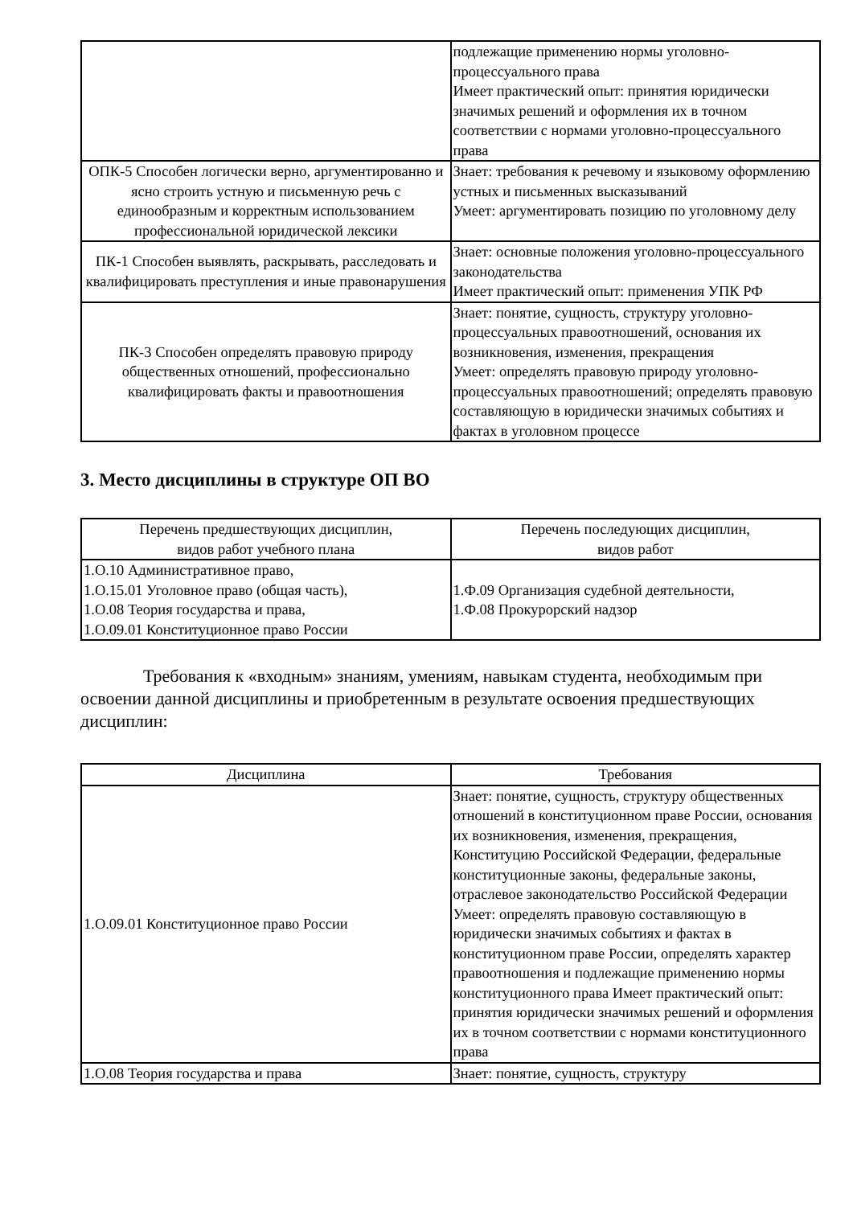| | подлежащие применению нормы уголовно-процессуального права Имеет практический опыт: принятия юридически значимых решений и оформления их в точном соответствии с нормами уголовно-процессуального права |
| ОПК-5 Способен логически верно, аргументированно и ясно строить устную и письменную речь с единообразным и корректным использованием профессиональной юридической лексики | Знает: требования к речевому и языковому оформлению устных и письменных высказываний Умеет: аргументировать позицию по уголовному делу |
| ПК-1 Способен выявлять, раскрывать, расследовать и квалифицировать преступления и иные правонарушения | Знает: основные положения уголовно-процессуального законодательства Имеет практический опыт: применения УПК РФ |
| ПК-3 Способен определять правовую природу общественных отношений, профессионально квалифицировать факты и правоотношения | Знает: понятие, сущность, структуру уголовно-процессуальных правоотношений, основания их возникновения, изменения, прекращения Умеет: определять правовую природу уголовно-процессуальных правоотношений; определять правовую составляющую в юридически значимых событиях и фактах в уголовном процессе |
3. Место дисциплины в структуре ОП ВО
| Перечень предшествующих дисциплин, видов работ учебного плана | Перечень последующих дисциплин, видов работ |
| --- | --- |
| 1.О.10 Административное право, 1.О.15.01 Уголовное право (общая часть), 1.О.08 Теория государства и права, 1.О.09.01 Конституционное право России | 1.Ф.09 Организация судебной деятельности, 1.Ф.08 Прокурорский надзор |
Требования к «входным» знаниям, умениям, навыкам студента, необходимым при освоении данной дисциплины и приобретенным в результате освоения предшествующих дисциплин:
| Дисциплина | Требования |
| --- | --- |
| 1.О.09.01 Конституционное право России | Знает: понятие, сущность, структуру общественных отношений в конституционном праве России, основания их возникновения, изменения, прекращения, Конституцию Российской Федерации, федеральные конституционные законы, федеральные законы, отраслевое законодательство Российской Федерации Умеет: определять правовую составляющую в юридически значимых событиях и фактах в конституционном праве России, определять характер правоотношения и подлежащие применению нормы конституционного права Имеет практический опыт: принятия юридически значимых решений и оформления их в точном соответствии с нормами конституционного права |
| 1.О.08 Теория государства и права | Знает: понятие, сущность, структуру |